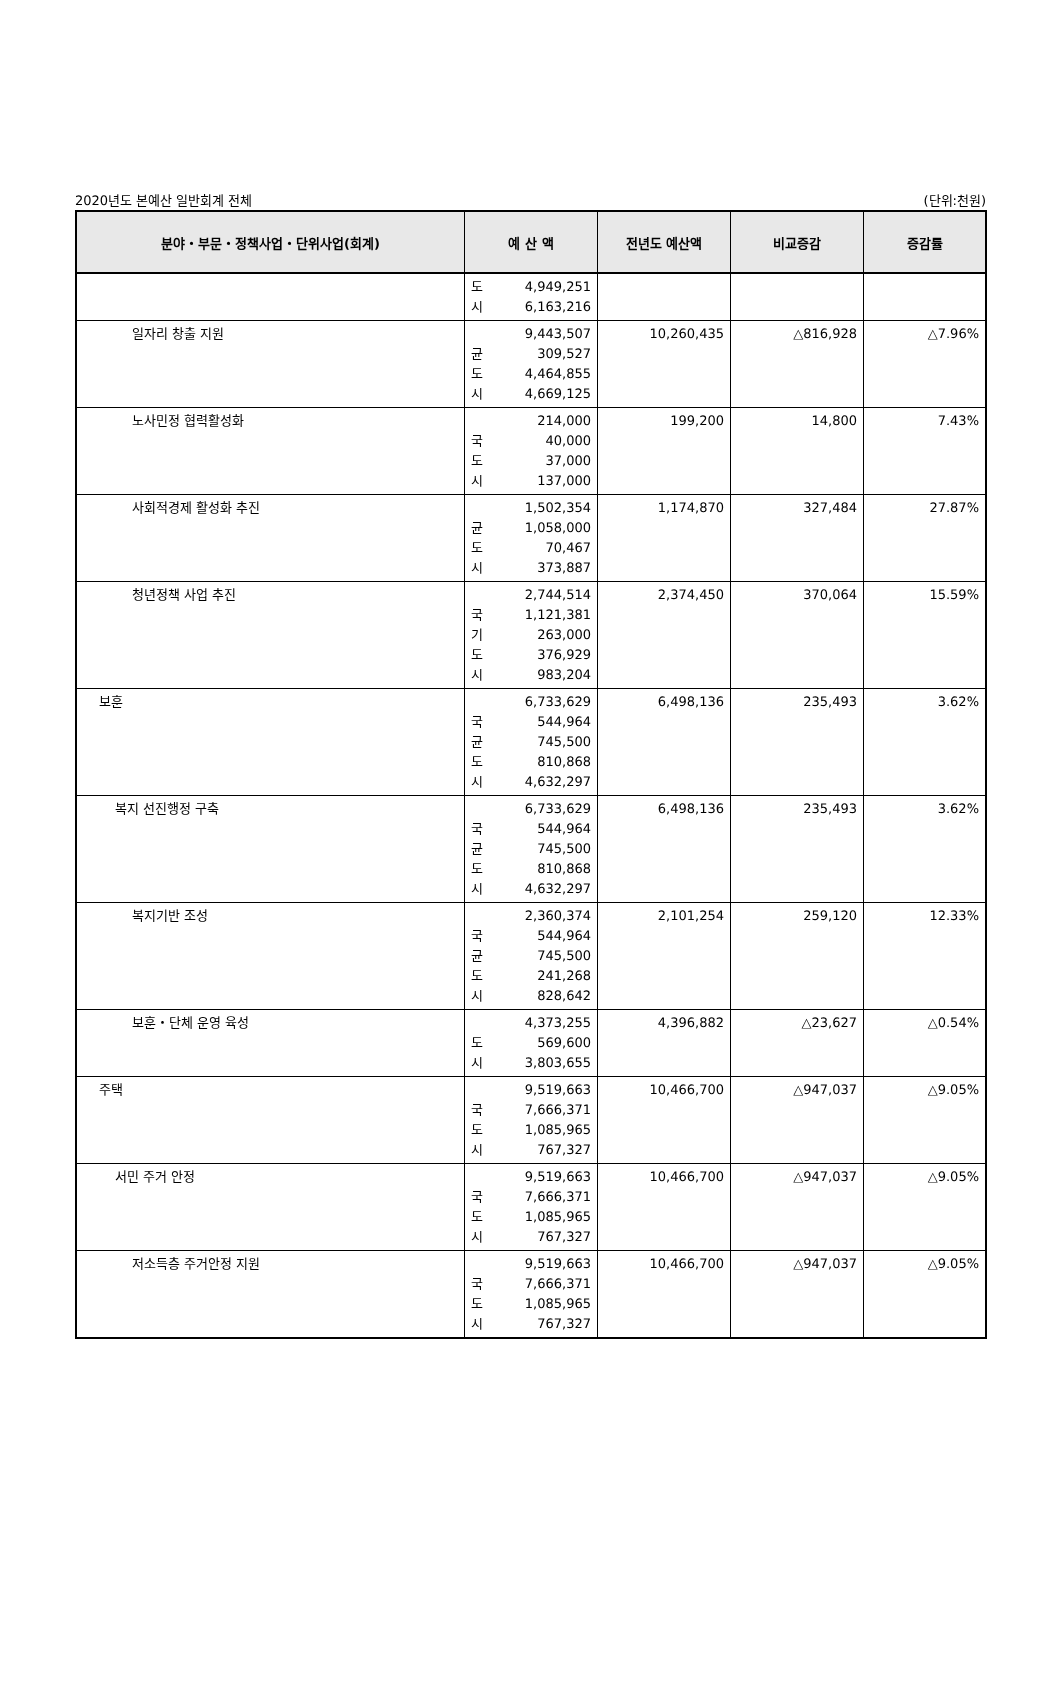2020년도 본예산 일반회계 전체 (단위:천원)
| 분야・부문・정책사업・단위사업(회계) | 예 산 액 | 전년도 예산액 | 비교증감 | 증감률 |
| --- | --- | --- | --- | --- |
| | 도 4,949,251 시 6,163,216 | | | |
| 일자리 창출 지원 | 9,443,507 균 309,527 도 4,464,855 시 4,669,125 | 10,260,435 | △816,928 | △7.96% |
| 노사민정 협력활성화 | 214,000 국 40,000 도 37,000 시 137,000 | 199,200 | 14,800 | 7.43% |
| 사회적경제 활성화 추진 | 1,502,354 균 1,058,000 도 70,467 시 373,887 | 1,174,870 | 327,484 | 27.87% |
| 청년정책 사업 추진 | 2,744,514 국 1,121,381 기 263,000 도 376,929 시 983,204 | 2,374,450 | 370,064 | 15.59% |
| 보훈 | 6,733,629 국 544,964 균 745,500 도 810,868 시 4,632,297 | 6,498,136 | 235,493 | 3.62% |
| 복지 선진행정 구축 | 6,733,629 국 544,964 균 745,500 도 810,868 시 4,632,297 | 6,498,136 | 235,493 | 3.62% |
| 복지기반 조성 | 2,360,374 국 544,964 균 745,500 도 241,268 시 828,642 | 2,101,254 | 259,120 | 12.33% |
| 보훈・단체 운영 육성 | 4,373,255 도 569,600 시 3,803,655 | 4,396,882 | △23,627 | △0.54% |
| 주택 | 9,519,663 국 7,666,371 도 1,085,965 시 767,327 | 10,466,700 | △947,037 | △9.05% |
| 서민 주거 안정 | 9,519,663 국 7,666,371 도 1,085,965 시 767,327 | 10,466,700 | △947,037 | △9.05% |
| 저소득층 주거안정 지원 | 9,519,663 국 7,666,371 도 1,085,965 시 767,327 | 10,466,700 | △947,037 | △9.05% |